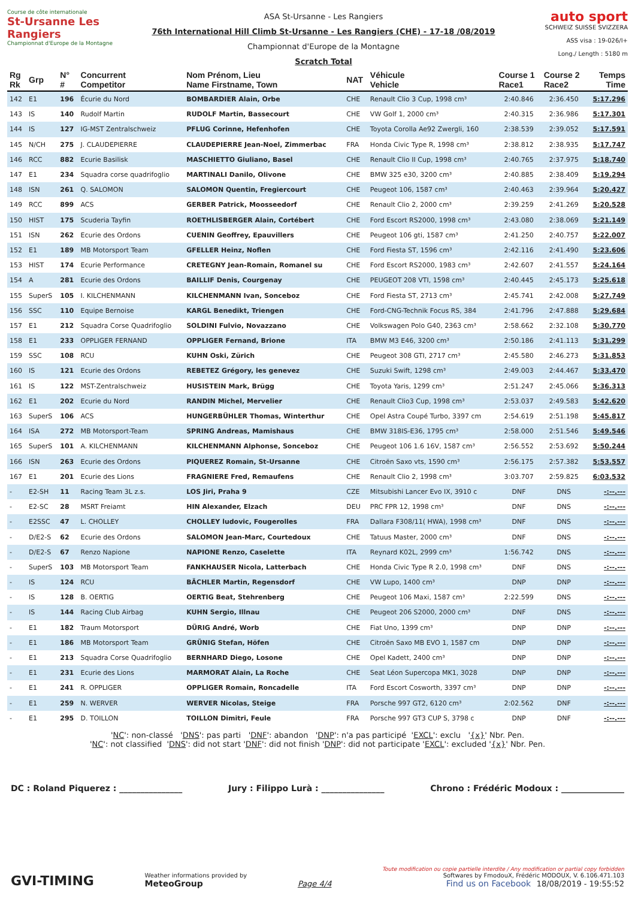Course de côte internationale
St-Ursanne Les Rangiers
Championnat d'Europe de la Montagne
ASA St-Ursanne - Les Rangiers
76th International Hill Climb St-Ursanne - Les Rangiers (CHE) - 17-18 /08/2019
Championnat d'Europe de la Montagne
Scratch Total
auto sport
SCHWEIZ SUISSE SVIZZERA
ASS visa : 19-026/I+
Long./ Length : 5180 m
| Rg Rk | Grp | N° # | Concurrent Competitor | Nom Prénom, Lieu Name Firstname, Town | NAT | Véhicule Vehicle | Course 1 Race1 | Course 2 Race2 | Temps Time |
| --- | --- | --- | --- | --- | --- | --- | --- | --- | --- |
| 142 | E1 | 196 | Écurie du Nord | BOMBARDIER Alain, Orbe | CHE | Renault Clio 3 Cup, 1998 cm³ | 2:40.846 | 2:36.450 | 5:17.296 |
| 143 | IS | 140 | Rudolf Martin | RUDOLF Martin, Bassecourt | CHE | VW Golf 1, 2000 cm³ | 2:40.315 | 2:36.986 | 5:17.301 |
| 144 | IS | 127 | IG-MST Zentralschweiz | PFLUG Corinne, Hefenhofen | CHE | Toyota Corolla Ae92 Zwergli, 160 | 2:38.539 | 2:39.052 | 5:17.591 |
| 145 | N/CH | 275 | J. CLAUDEPIERRE | CLAUDEPIERRE Jean-Noel, Zimmerbac | FRA | Honda Civic Type R, 1998 cm³ | 2:38.812 | 2:38.935 | 5:17.747 |
| 146 | RCC | 882 | Ecurie Basilisk | MASCHIETTO Giuliano, Basel | CHE | Renault Clio II Cup, 1998 cm³ | 2:40.765 | 2:37.975 | 5:18.740 |
| 147 | E1 | 234 | Squadra corse quadrifoglio | MARTINALI Danilo, Olivone | CHE | BMW 325 e30, 3200 cm³ | 2:40.885 | 2:38.409 | 5:19.294 |
| 148 | ISN | 261 | Q. SALOMON | SALOMON Quentin, Fregiercourt | CHE | Peugeot 106, 1587 cm³ | 2:40.463 | 2:39.964 | 5:20.427 |
| 149 | RCC | 899 | ACS | GERBER Patrick, Moosseedorf | CHE | Renault Clio 2, 2000 cm³ | 2:39.259 | 2:41.269 | 5:20.528 |
| 150 | HIST | 175 | Scuderia Tayfin | ROETHLISBERGER Alain, Cortébert | CHE | Ford Escort RS2000, 1998 cm³ | 2:43.080 | 2:38.069 | 5:21.149 |
| 151 | ISN | 262 | Ecurie des Ordons | CUENIN Geoffrey, Epauvillers | CHE | Peugeot 106 gti, 1587 cm³ | 2:41.250 | 2:40.757 | 5:22.007 |
| 152 | E1 | 189 | MB Motorsport Team | GFELLER Heinz, Noflen | CHE | Ford Fiesta ST, 1596 cm³ | 2:42.116 | 2:41.490 | 5:23.606 |
| 153 | HIST | 174 | Ecurie Performance | CRETEGNY Jean-Romain, Romanel su | CHE | Ford Escort RS2000, 1983 cm³ | 2:42.607 | 2:41.557 | 5:24.164 |
| 154 | A | 281 | Ecurie des Ordons | BAILLIF Denis, Courgenay | CHE | PEUGEOT 208 VTI, 1598 cm³ | 2:40.445 | 2:45.173 | 5:25.618 |
| 155 | SuperS | 105 | I. KILCHENMANN | KILCHENMANN Ivan, Sonceboz | CHE | Ford Fiesta ST, 2713 cm³ | 2:45.741 | 2:42.008 | 5:27.749 |
| 156 | SSC | 110 | Equipe Bernoise | KARGL Benedikt, Triengen | CHE | Ford-CNG-Technik Focus RS, 384 | 2:41.796 | 2:47.888 | 5:29.684 |
| 157 | E1 | 212 | Squadra Corse Quadrifoglio | SOLDINI Fulvio, Novazzano | CHE | Volkswagen Polo G40, 2363 cm³ | 2:58.662 | 2:32.108 | 5:30.770 |
| 158 | E1 | 233 | OPPLIGER FERNAND | OPPLIGER Fernand, Brione | ITA | BMW M3 E46, 3200 cm³ | 2:50.186 | 2:41.113 | 5:31.299 |
| 159 | SSC | 108 | RCU | KUHN Oski, Zürich | CHE | Peugeot 308 GTI, 2717 cm³ | 2:45.580 | 2:46.273 | 5:31.853 |
| 160 | IS | 121 | Ecurie des Ordons | REBETEZ Grégory, les genevez | CHE | Suzuki Swift, 1298 cm³ | 2:49.003 | 2:44.467 | 5:33.470 |
| 161 | IS | 122 | MST-Zentralschweiz | HUSISTEIN Mark, Brügg | CHE | Toyota Yaris, 1299 cm³ | 2:51.247 | 2:45.066 | 5:36.313 |
| 162 | E1 | 202 | Ecurie du Nord | RANDIN Michel, Mervelier | CHE | Renault Clio3 Cup, 1998 cm³ | 2:53.037 | 2:49.583 | 5:42.620 |
| 163 | SuperS | 106 | ACS | HUNGERBÜHLER Thomas, Winterthur | CHE | Opel Astra Coupé Turbo, 3397 cm | 2:54.619 | 2:51.198 | 5:45.817 |
| 164 | ISA | 272 | MB Motorsport-Team | SPRING Andreas, Mamishaus | CHE | BMW 318IS-E36, 1795 cm³ | 2:58.000 | 2:51.546 | 5:49.546 |
| 165 | SuperS | 101 | A. KILCHENMANN | KILCHENMANN Alphonse, Sonceboz | CHE | Peugeot 106 1.6 16V, 1587 cm³ | 2:56.552 | 2:53.692 | 5:50.244 |
| 166 | ISN | 263 | Ecurie des Ordons | PIQUEREZ Romain, St-Ursanne | CHE | Citroën Saxo vts, 1590 cm³ | 2:56.175 | 2:57.382 | 5:53.557 |
| 167 | E1 | 201 | Ecurie des Lions | FRAGNIERE Fred, Remaufens | CHE | Renault Clio 2, 1998 cm³ | 3:03.707 | 2:59.825 | 6:03.532 |
| - | E2-SH | 11 | Racing Team 3L z.s. | LOS Jiri, Praha 9 | CZE | Mitsubishi Lancer Evo IX, 3910 c | DNF | DNS | -:--.--- |
| - | E2-SC | 28 | MSRT Freiamt | HIN Alexander, Elzach | DEU | PRC FPR 12, 1998 cm³ | DNF | DNS | -:--.--- |
| - | E2SSC | 47 | L. CHOLLEY | CHOLLEY ludovic, Fougerolles | FRA | Dallara F308/11( HWA), 1998 cm³ | DNF | DNS | -:--.--- |
| - | D/E2-S | 62 | Ecurie des Ordons | SALOMON Jean-Marc, Courtedoux | CHE | Tatuus Master, 2000 cm³ | DNF | DNS | -:--.--- |
| - | D/E2-S | 67 | Renzo Napione | NAPIONE Renzo, Caselette | ITA | Reynard K02L, 2999 cm³ | 1:56.742 | DNS | -:--.--- |
| - | SuperS | 103 | MB Motorsport Team | FANKHAUSER Nicola, Latterbach | CHE | Honda Civic Type R 2.0, 1998 cm³ | DNF | DNS | -:--.--- |
| - | IS | 124 | RCU | BÄCHLER Martin, Regensdorf | CHE | VW Lupo, 1400 cm³ | DNP | DNP | -:--.--- |
| - | IS | 128 | B. OERTIG | OERTIG Beat, Stehrenberg | CHE | Peugeot 106 Maxi, 1587 cm³ | 2:22.599 | DNS | -:--.--- |
| - | IS | 144 | Racing Club Airbag | KUHN Sergio, Illnau | CHE | Peugeot 206 S2000, 2000 cm³ | DNF | DNS | -:--.--- |
| - | E1 | 182 | Traum Motorsport | DÜRIG André, Worb | CHE | Fiat Uno, 1399 cm³ | DNP | DNP | -:--.--- |
| - | E1 | 186 | MB Motorsport Team | GRÜNIG Stefan, Höfen | CHE | Citroën Saxo MB EVO 1, 1587 cm | DNP | DNP | -:--.--- |
| - | E1 | 213 | Squadra Corse Quadrifoglio | BERNHARD Diego, Losone | CHE | Opel Kadett, 2400 cm³ | DNP | DNP | -:--.--- |
| - | E1 | 231 | Ecurie des Lions | MARMORAT Alain, La Roche | CHE | Seat Léon Supercopa MK1, 3028 | DNP | DNP | -:--.--- |
| - | E1 | 241 | R. OPPLIGER | OPPLIGER Romain, Roncadelle | ITA | Ford Escort Cosworth, 3397 cm³ | DNP | DNP | -:--.--- |
| - | E1 | 259 | N. WERVER | WERVER Nicolas, Steige | FRA | Porsche 997 GT2, 6120 cm³ | 2:02.562 | DNF | -:--.--- |
| - | E1 | 295 | D. TOILLON | TOILLON Dimitri, Feule | FRA | Porsche 997 GT3 CUP S, 3798 c | DNP | DNF | -:--.--- |
'NC': non-classé 'DNS': pas parti 'DNF': abandon 'DNP': n'a pas participé 'EXCL': exclu '{x}' Nbr. Pen.
'NC': not classified 'DNS': did not start 'DNF': did not finish 'DNP': did not participate 'EXCL': excluded '{x}' Nbr. Pen.
DC : Roland Piquerez : _______________ Jury : Filippo Lurà : _______________ Chrono : Frédéric Modoux : _______________
GVI-TIMING
Weather informations provided by
MeteoGroup
Page 4/4
Toute modification ou copie partielle interdite / Any modification or partial copy forbidden
Softwares by FmodouX, Frédéric MODOUX, V. 6.106.471.103
Find us on Facebook 18/08/2019 - 19:55:52